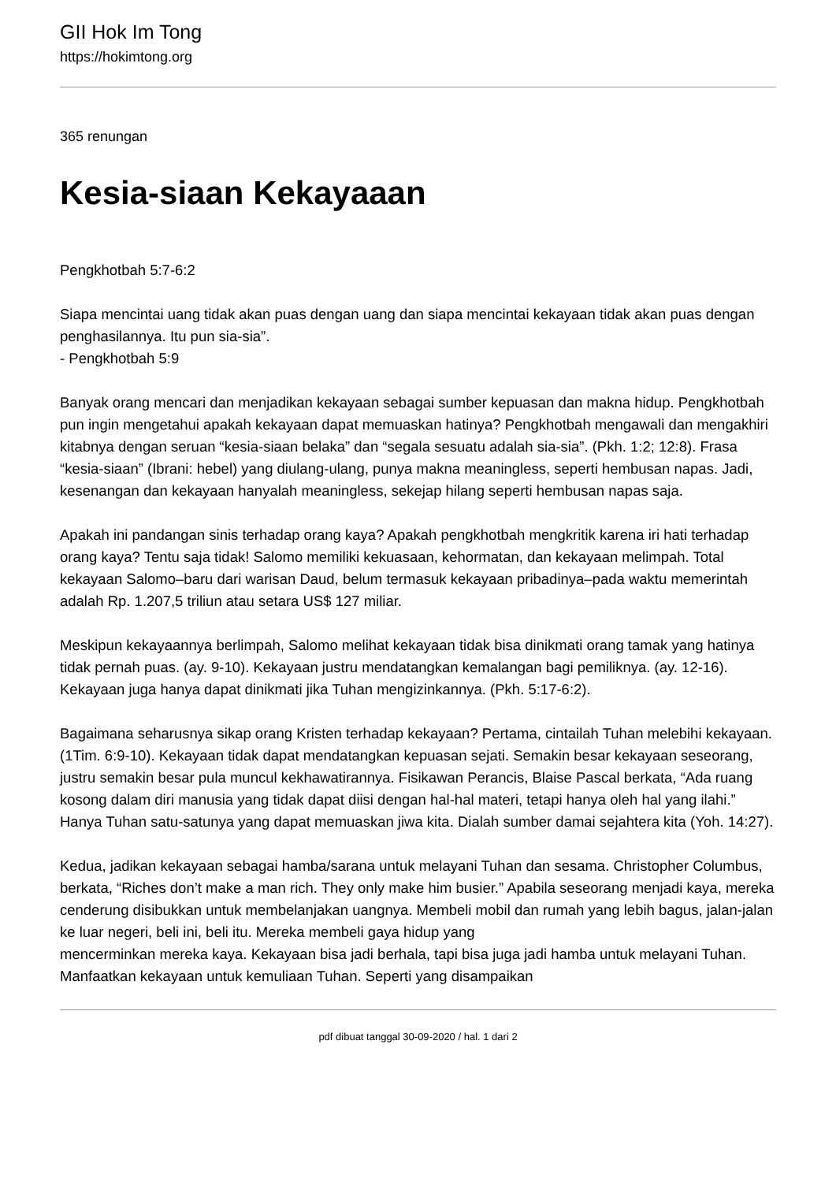GII Hok Im Tong
https://hokimtong.org
365 renungan
Kesia-siaan Kekayaaan
Pengkhotbah 5:7-6:2
Siapa mencintai uang tidak akan puas dengan uang dan siapa mencintai kekayaan tidak akan puas dengan penghasilannya. Itu pun sia-sia”.
- Pengkhotbah 5:9
Banyak orang mencari dan menjadikan kekayaan sebagai sumber kepuasan dan makna hidup. Pengkhotbah pun ingin mengetahui apakah kekayaan dapat memuaskan hatinya? Pengkhotbah mengawali dan mengakhiri kitabnya dengan seruan “kesia-siaan belaka” dan “segala sesuatu adalah sia-sia”. (Pkh. 1:2; 12:8). Frasa “kesia-siaan” (Ibrani: hebel) yang diulang-ulang, punya makna meaningless, seperti hembusan napas. Jadi, kesenangan dan kekayaan hanyalah meaningless, sekejap hilang seperti hembusan napas saja.
Apakah ini pandangan sinis terhadap orang kaya? Apakah pengkhotbah mengkritik karena iri hati terhadap orang kaya? Tentu saja tidak! Salomo memiliki kekuasaan, kehormatan, dan kekayaan melimpah. Total kekayaan Salomo–baru dari warisan Daud, belum termasuk kekayaan pribadinya–pada waktu memerintah adalah Rp. 1.207,5 triliun atau setara US$ 127 miliar.
Meskipun kekayaannya berlimpah, Salomo melihat kekayaan tidak bisa dinikmati orang tamak yang hatinya tidak pernah puas. (ay. 9-10). Kekayaan justru mendatangkan kemalangan bagi pemiliknya. (ay. 12-16). Kekayaan juga hanya dapat dinikmati jika Tuhan mengizinkannya. (Pkh. 5:17-6:2).
Bagaimana seharusnya sikap orang Kristen terhadap kekayaan? Pertama, cintailah Tuhan melebihi kekayaan. (1Tim. 6:9-10). Kekayaan tidak dapat mendatangkan kepuasan sejati. Semakin besar kekayaan seseorang, justru semakin besar pula muncul kekhawatirannya. Fisikawan Perancis, Blaise Pascal berkata, “Ada ruang kosong dalam diri manusia yang tidak dapat diisi dengan hal-hal materi, tetapi hanya oleh hal yang ilahi.” Hanya Tuhan satu-satunya yang dapat memuaskan jiwa kita. Dialah sumber damai sejahtera kita (Yoh. 14:27).
Kedua, jadikan kekayaan sebagai hamba/sarana untuk melayani Tuhan dan sesama. Christopher Columbus, berkata, “Riches don’t make a man rich. They only make him busier.” Apabila seseorang menjadi kaya, mereka cenderung disibukkan untuk membelanjakan uangnya. Membeli mobil dan rumah yang lebih bagus, jalan-jalan ke luar negeri, beli ini, beli itu. Mereka membeli gaya hidup yang
mencerminkan mereka kaya. Kekayaan bisa jadi berhala, tapi bisa juga jadi hamba untuk melayani Tuhan. Manfaatkan kekayaan untuk kemuliaan Tuhan. Seperti yang disampaikan
pdf dibuat tanggal 30-09-2020 / hal. 1 dari 2